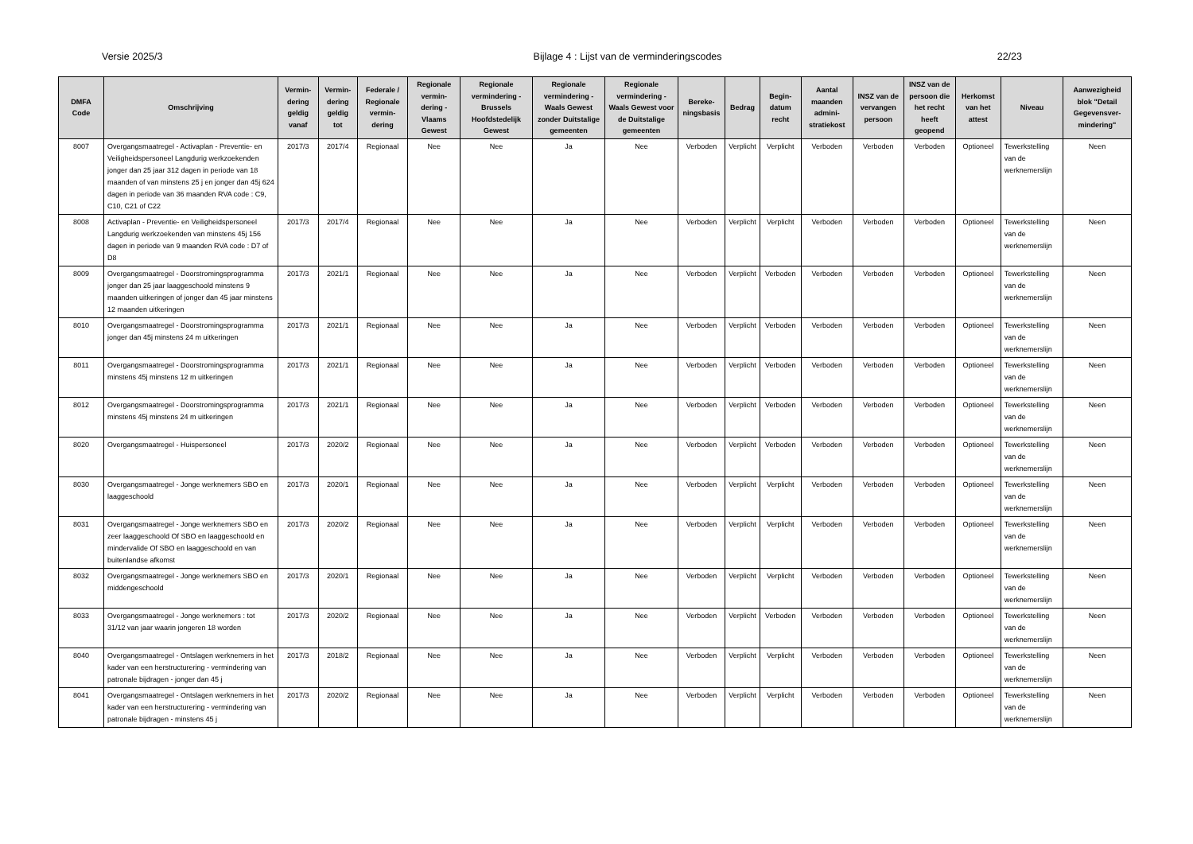Versie 2025/3 Bijlage 4 : Lijst van de verminderingscodes 22/23
| DMFA Code | Omschrijving | Vermin-dering geldig vanaf | Vermin-dering geldig tot | Federale / Regionale vermin-dering | Regionale vermin-dering - Vlaams Gewest | Regionale vermindering - Brussels Hoofdstedelijk Gewest | Regionale vermindering - Waals Gewest zonder Duitstalige gemeenten | Regionale vermindering - Waals Gewest voor de Duitstalige gemeenten | Bereke-ningsbasis | Bedrag | Begin-datum recht | Aantal maanden admini-stratiekost | INSZ van de vervangen persoon | INSZ van de persoon die het recht heeft geopend | Herkomst van het attest | Niveau | Aanwezigheid blok "Detail Gegevensver-mindering" |
| --- | --- | --- | --- | --- | --- | --- | --- | --- | --- | --- | --- | --- | --- | --- | --- | --- | --- |
| 8007 | Overgangsmaatregel - Activaplan - Preventie- en Veiligheidspersoneel Langdurig werkzoekenden jonger dan 25 jaar 312 dagen in periode van 18 maanden of van minstens 25 j en jonger dan 45j 624 dagen in periode van 36 maanden RVA code : C9, C10, C21 of C22 | 2017/3 | 2017/4 | Regionaal | Nee | Nee | Ja | Nee | Verboden | Verplicht | Verplicht | Verboden | Verboden | Verboden | Optioneel | Tewerkstelling van de werknemerslijn | Neen |
| 8008 | Activaplan - Preventie- en Veiligheidspersoneel Langdurig werkzoekenden van minstens 45j 156 dagen in periode van 9 maanden RVA code : D7 of D8 | 2017/3 | 2017/4 | Regionaal | Nee | Nee | Ja | Nee | Verboden | Verplicht | Verplicht | Verboden | Verboden | Verboden | Optioneel | Tewerkstelling van de werknemerslijn | Neen |
| 8009 | Overgangsmaatregel - Doorstromingsprogramma jonger dan 25 jaar laaggeschoold minstens 9 maanden uitkeringen of jonger dan 45 jaar minstens 12 maanden uitkeringen | 2017/3 | 2021/1 | Regionaal | Nee | Nee | Ja | Nee | Verboden | Verplicht | Verboden | Verboden | Verboden | Verboden | Optioneel | Tewerkstelling van de werknemerslijn | Neen |
| 8010 | Overgangsmaatregel - Doorstromingsprogramma jonger dan 45j minstens 24 m uitkeringen | 2017/3 | 2021/1 | Regionaal | Nee | Nee | Ja | Nee | Verboden | Verplicht | Verboden | Verboden | Verboden | Verboden | Optioneel | Tewerkstelling van de werknemerslijn | Neen |
| 8011 | Overgangsmaatregel - Doorstromingsprogramma minstens 45j minstens 12 m uitkeringen | 2017/3 | 2021/1 | Regionaal | Nee | Nee | Ja | Nee | Verboden | Verplicht | Verboden | Verboden | Verboden | Verboden | Optioneel | Tewerkstelling van de werknemerslijn | Neen |
| 8012 | Overgangsmaatregel - Doorstromingsprogramma minstens 45j minstens 24 m uitkeringen | 2017/3 | 2021/1 | Regionaal | Nee | Nee | Ja | Nee | Verboden | Verplicht | Verboden | Verboden | Verboden | Verboden | Optioneel | Tewerkstelling van de werknemerslijn | Neen |
| 8020 | Overgangsmaatregel - Huispersoneel | 2017/3 | 2020/2 | Regionaal | Nee | Nee | Ja | Nee | Verboden | Verplicht | Verboden | Verboden | Verboden | Verboden | Optioneel | Tewerkstelling van de werknemerslijn | Neen |
| 8030 | Overgangsmaatregel - Jonge werknemers SBO en laaggeschoold | 2017/3 | 2020/1 | Regionaal | Nee | Nee | Ja | Nee | Verboden | Verplicht | Verplicht | Verboden | Verboden | Verboden | Optioneel | Tewerkstelling van de werknemerslijn | Neen |
| 8031 | Overgangsmaatregel - Jonge werknemers SBO en zeer laaggeschoold Of SBO en laaggeschoold en mindervalide Of SBO en laaggeschoold en van buitenlandse afkomst | 2017/3 | 2020/2 | Regionaal | Nee | Nee | Ja | Nee | Verboden | Verplicht | Verplicht | Verboden | Verboden | Verboden | Optioneel | Tewerkstelling van de werknemerslijn | Neen |
| 8032 | Overgangsmaatregel - Jonge werknemers SBO en middengeschoold | 2017/3 | 2020/1 | Regionaal | Nee | Nee | Ja | Nee | Verboden | Verplicht | Verplicht | Verboden | Verboden | Verboden | Optioneel | Tewerkstelling van de werknemerslijn | Neen |
| 8033 | Overgangsmaatregel - Jonge werknemers : tot 31/12 van jaar waarin jongeren 18 worden | 2017/3 | 2020/2 | Regionaal | Nee | Nee | Ja | Nee | Verboden | Verplicht | Verboden | Verboden | Verboden | Verboden | Optioneel | Tewerkstelling van de werknemerslijn | Neen |
| 8040 | Overgangsmaatregel - Ontslagen werknemers in het kader van een herstructurering - vermindering van patronale bijdragen - jonger dan 45 j | 2017/3 | 2018/2 | Regionaal | Nee | Nee | Ja | Nee | Verboden | Verplicht | Verplicht | Verboden | Verboden | Verboden | Optioneel | Tewerkstelling van de werknemerslijn | Neen |
| 8041 | Overgangsmaatregel - Ontslagen werknemers in het kader van een herstructurering - vermindering van patronale bijdragen - minstens 45 j | 2017/3 | 2020/2 | Regionaal | Nee | Nee | Ja | Nee | Verboden | Verplicht | Verplicht | Verboden | Verboden | Verboden | Optioneel | Tewerkstelling van de werknemerslijn | Neen |